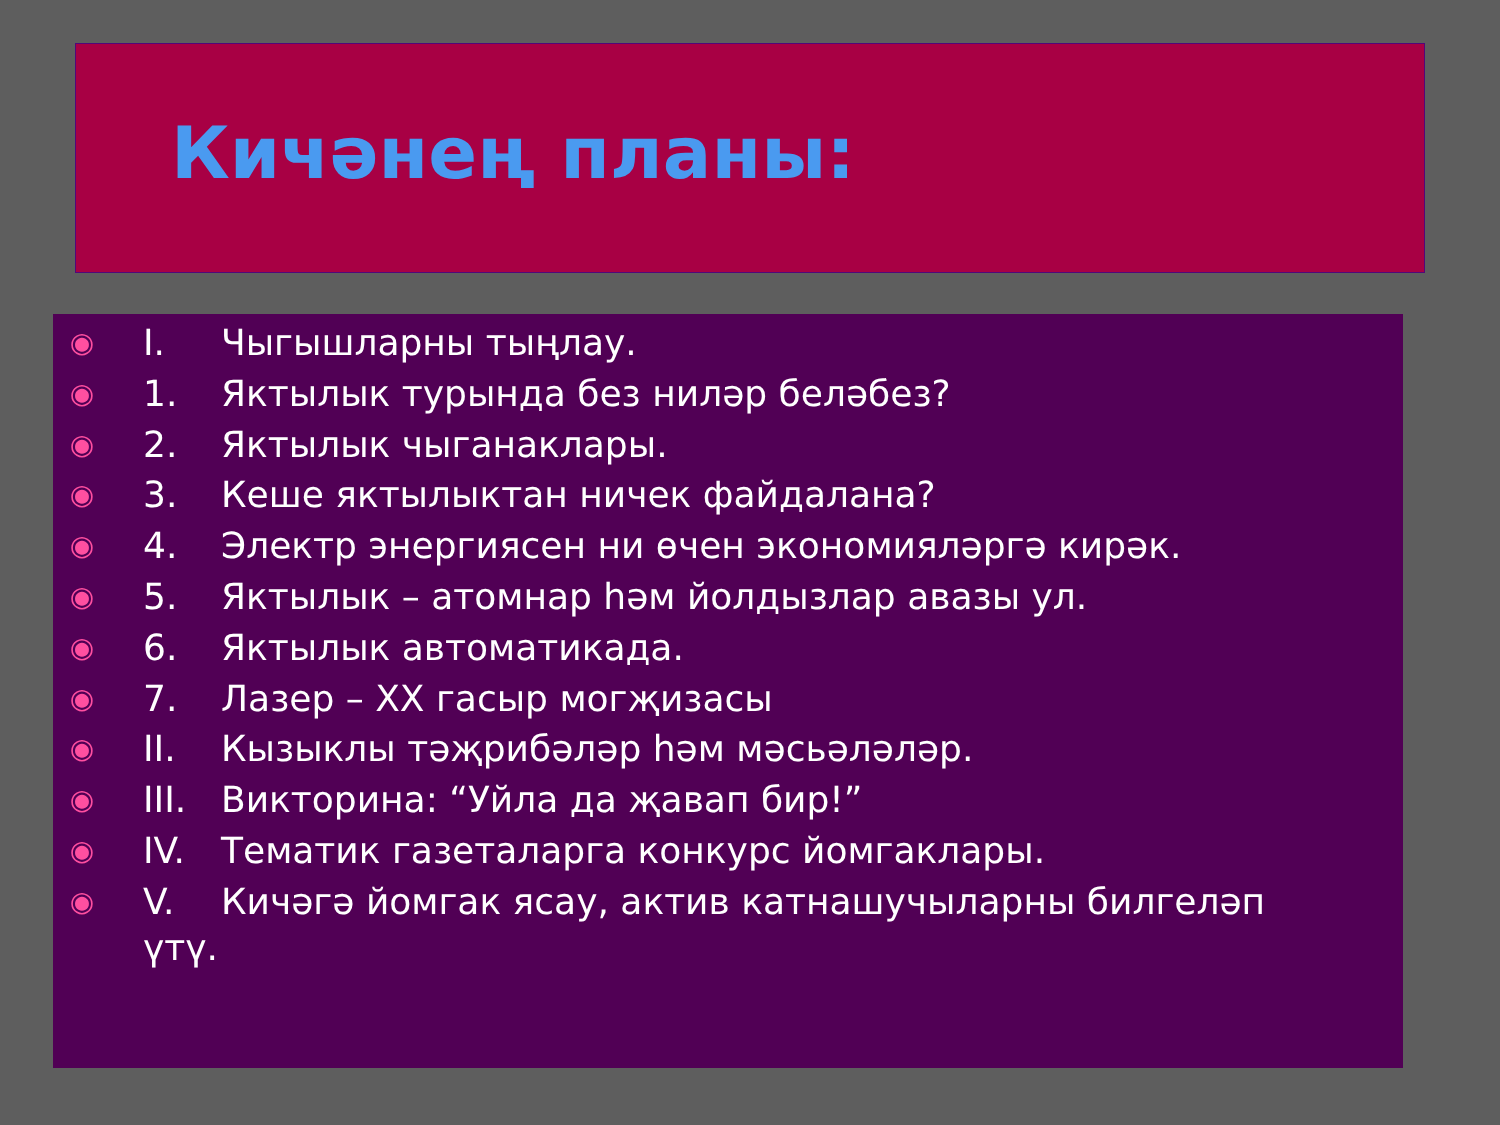Кичәнең планы:
◉ I. Чыгышларны тыңлау.
◉ 1. Яктылык турында без ниләр беләбез?
◉ 2. Яктылык чыганаклары.
◉ 3. Кеше яктылыктан ничек файдалана?
◉ 4. Электр энергиясен ни өчен экономияләргә кирәк.
◉ 5. Яктылык – атомнар һәм йолдызлар авазы ул.
◉ 6. Яктылык автоматикада.
◉ 7. Лазер – XX гасыр могҗизасы
◉ II. Кызыклы тәҗрибәләр һәм мәсьәләләр.
◉ III. Викторина: “Уйла да җавап бир!”
◉ IV. Тематик газеталарга конкурс йомгаклары.
◉ V. Кичәгә йомгак ясау, актив катнашучыларны билгеләп
үтү.